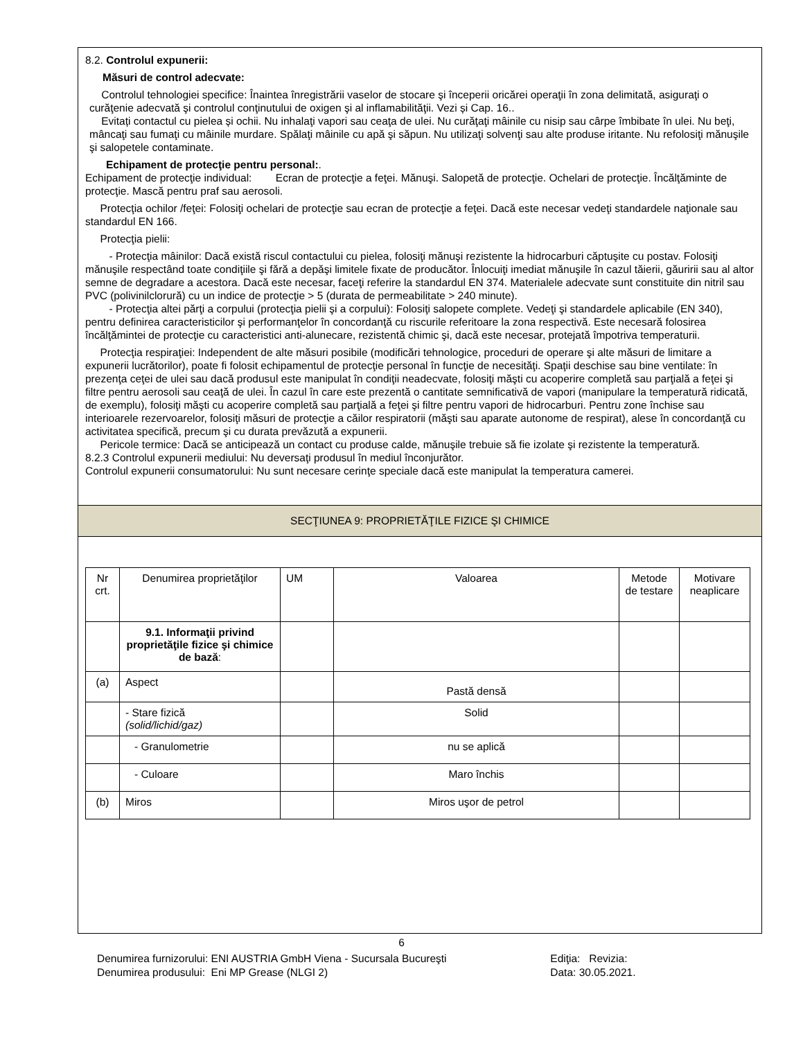8.2. Controlul expunerii:
Măsuri de control adecvate:
Controlul tehnologiei specifice: Înaintea înregistrării vaselor de stocare şi începerii oricărei operaţii în zona delimitată, asiguraţi o curăţenie adecvată şi controlul conţinutului de oxigen şi al inflamabilităţii. Vezi și Cap. 16..
Evitați contactul cu pielea și ochii. Nu inhalaţi vapori sau ceaţa de ulei. Nu curăţaţi mâinile cu nisip sau cârpe îmbibate în ulei. Nu beţi, mâncaţi sau fumaţi cu mâinile murdare. Spălaţi mâinile cu apă şi săpun. Nu utilizaţi solvenţi sau alte produse iritante. Nu refolosiţi mănuşile şi salopetele contaminate.
Echipament de protecţie pentru personal:.
Echipament de protecţie individual: Ecran de protecţie a feţei. Mănuşi. Salopetă de protecţie. Ochelari de protecţie. Încălţăminte de protecţie. Mască pentru praf sau aerosoli.
Protecţia ochilor /feţei: Folosiţi ochelari de protecţie sau ecran de protecţie a feţei. Dacă este necesar vedeţi standardele naţionale sau standardul EN 166.
Protecţia pielii:
- Protecţia mâinilor: Dacă există riscul contactului cu pielea, folosiţi mănuşi rezistente la hidrocarburi căptuşite cu postav. Folosiţi mănuşile respectând toate condiţiile şi fără a depăşi limitele fixate de producător. Înlocuiţi imediat mănuşile în cazul tăierii, găuririi sau al altor semne de degradare a acestora. Dacă este necesar, faceţi referire la standardul EN 374. Materialele adecvate sunt constituite din nitril sau PVC (polivinilclorură) cu un indice de protecţie > 5 (durata de permeabilitate > 240 minute).
- Protecţia altei părţi a corpului (protecţia pielii şi a corpului): Folosiţi salopete complete. Vedeţi şi standardele aplicabile (EN 340), pentru definirea caracteristicilor şi performanţelor în concordanţă cu riscurile referitoare la zona respectivă. Este necesară folosirea încălţămintei de protecţie cu caracteristici anti-alunecare, rezistentă chimic şi, dacă este necesar, protejată împotriva temperaturii.
Protecţia respiraţiei: Independent de alte măsuri posibile (modificări tehnologice, proceduri de operare şi alte măsuri de limitare a expunerii lucrătorilor), poate fi folosit echipamentul de protecţie personal în funcţie de necesităţi. Spaţii deschise sau bine ventilate: în prezenţa ceţei de ulei sau dacă produsul este manipulat în condiţii neadecvate, folosiţi măşti cu acoperire completă sau parţială a feţei şi filtre pentru aerosoli sau ceaţă de ulei. În cazul în care este prezentă o cantitate semnificativă de vapori (manipulare la temperatură ridicată, de exemplu), folosiţi măşti cu acoperire completă sau parţială a feţei şi filtre pentru vapori de hidrocarburi. Pentru zone închise sau interioarele rezervoarelor, folosiţi măsuri de protecţie a căilor respiratorii (măşti sau aparate autonome de respirat), alese în concordanţă cu activitatea specifică, precum şi cu durata prevăzută a expunerii.
Pericole termice: Dacă se anticipează un contact cu produse calde, mănuşile trebuie să fie izolate şi rezistente la temperatură.
8.2.3 Controlul expunerii mediului: Nu deversaţi produsul în mediul înconjurător.
Controlul expunerii consumatorului: Nu sunt necesare cerinţe speciale dacă este manipulat la temperatura camerei.
SECŢIUNEA 9: PROPRIETĂŢILE FIZICE ŞI CHIMICE
| Nr crt. | Denumirea proprietăţilor | UM | Valoarea | Metode de testare | Motivare neaplicare |
| --- | --- | --- | --- | --- | --- |
| | 9.1. Informaţii privind proprietăţile fizice şi chimice de bază : | | | | |
| (a) | Aspect | | Pastă densă | | |
| | - Stare fizică (solid/lichid/gaz) | | Solid | | |
| | - Granulometrie | | nu se aplică | | |
| | - Culoare | | Maro închis | | |
| (b) | Miros | | Miros uşor de petrol | | |
6
Denumirea furnizorului: ENI AUSTRIA GmbH Viena - Sucursala Bucureşti Ediţia: Revizia:
Denumirea produsului: Eni MP Grease (NLGI 2) Data: 30.05.2021.